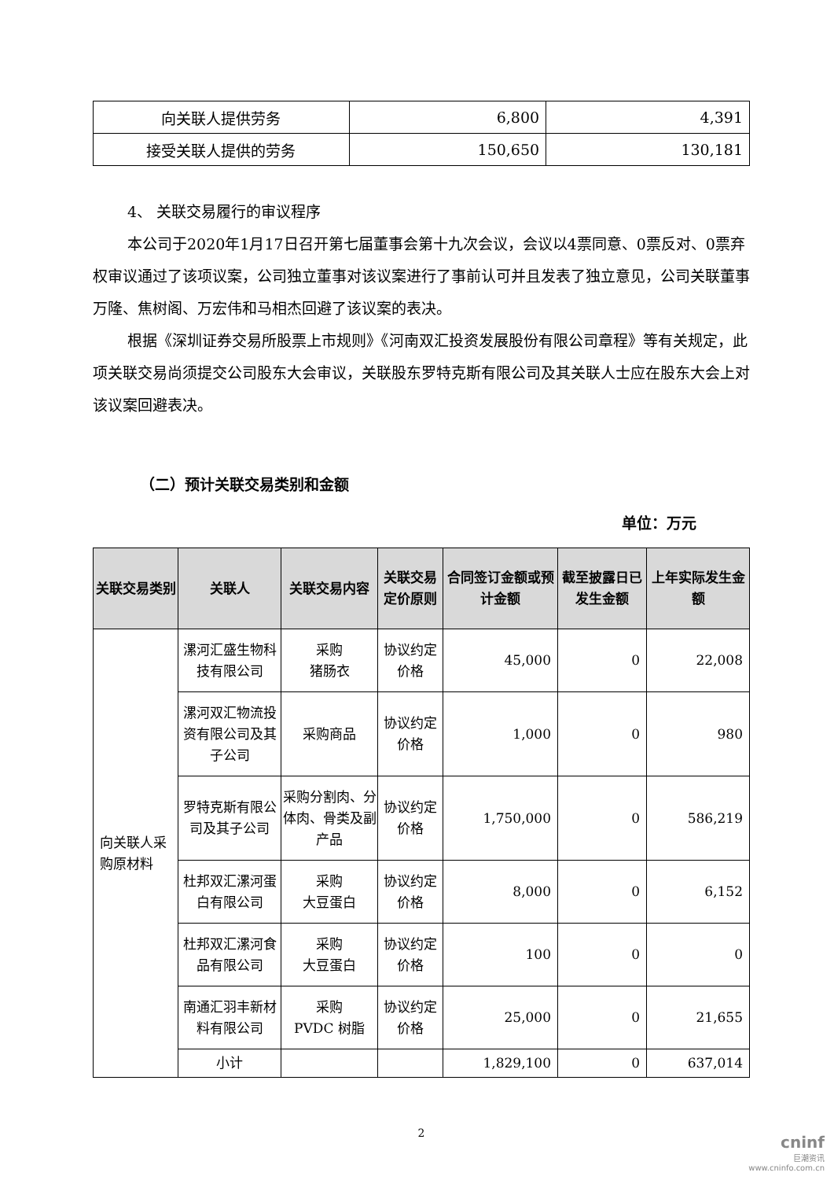| 向关联人提供劳务 | 6,800 | 4,391 |
| 接受关联人提供的劳务 | 150,650 | 130,181 |
4、 关联交易履行的审议程序
本公司于2020年1月17日召开第七届董事会第十九次会议，会议以4票同意、0票反对、0票弃权审议通过了该项议案，公司独立董事对该议案进行了事前认可并且发表了独立意见，公司关联董事万隆、焦树阁、万宏伟和马相杰回避了该议案的表决。
根据《深圳证券交易所股票上市规则》《河南双汇投资发展股份有限公司章程》等有关规定，此项关联交易尚须提交公司股东大会审议，关联股东罗特克斯有限公司及其关联人士应在股东大会上对该议案回避表决。
（二）预计关联交易类别和金额
单位：万元
| 关联交易类别 | 关联人 | 关联交易内容 | 关联交易定价原则 | 合同签订金额或预计金额 | 截至披露日已发生金额 | 上年实际发生金额 |
| --- | --- | --- | --- | --- | --- | --- |
| 向关联人采购原材料 | 漯河汇盛生物科技有限公司 | 采购 猪肠衣 | 协议约定价格 | 45,000 | 0 | 22,008 |
| | 漯河双汇物流投资有限公司及其子公司 | 采购商品 | 协议约定价格 | 1,000 | 0 | 980 |
| | 罗特克斯有限公司及其子公司 | 采购分割肉、分体肉、骨类及副产品 | 协议约定价格 | 1,750,000 | 0 | 586,219 |
| | 杜邦双汇漯河蛋白有限公司 | 采购 大豆蛋白 | 协议约定价格 | 8,000 | 0 | 6,152 |
| | 杜邦双汇漯河食品有限公司 | 采购 大豆蛋白 | 协议约定价格 | 100 | 0 | 0 |
| | 南通汇羽丰新材料有限公司 | 采购 PVDC 树脂 | 协议约定价格 | 25,000 | 0 | 21,655 |
| | 小计 | | | 1,829,100 | 0 | 637,014 |
2
cninf
巨潮资讯
www.cninfo.com.cn